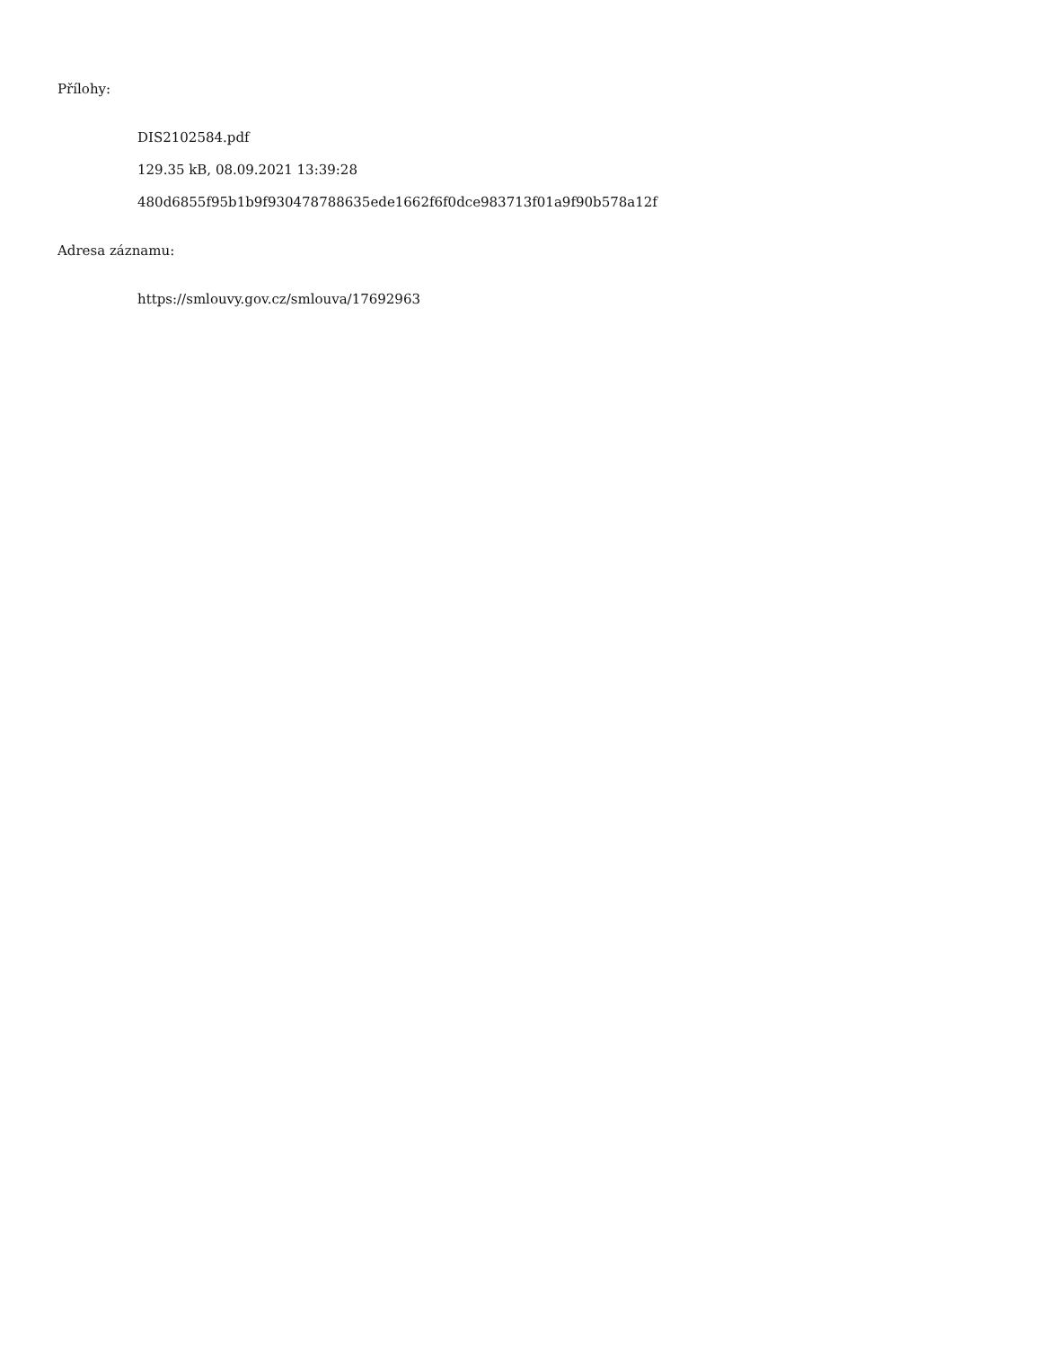Přílohy:
DIS2102584.pdf
129.35 kB, 08.09.2021 13:39:28
480d6855f95b1b9f930478788635ede1662f6f0dce983713f01a9f90b578a12f
Adresa záznamu:
https://smlouvy.gov.cz/smlouva/17692963